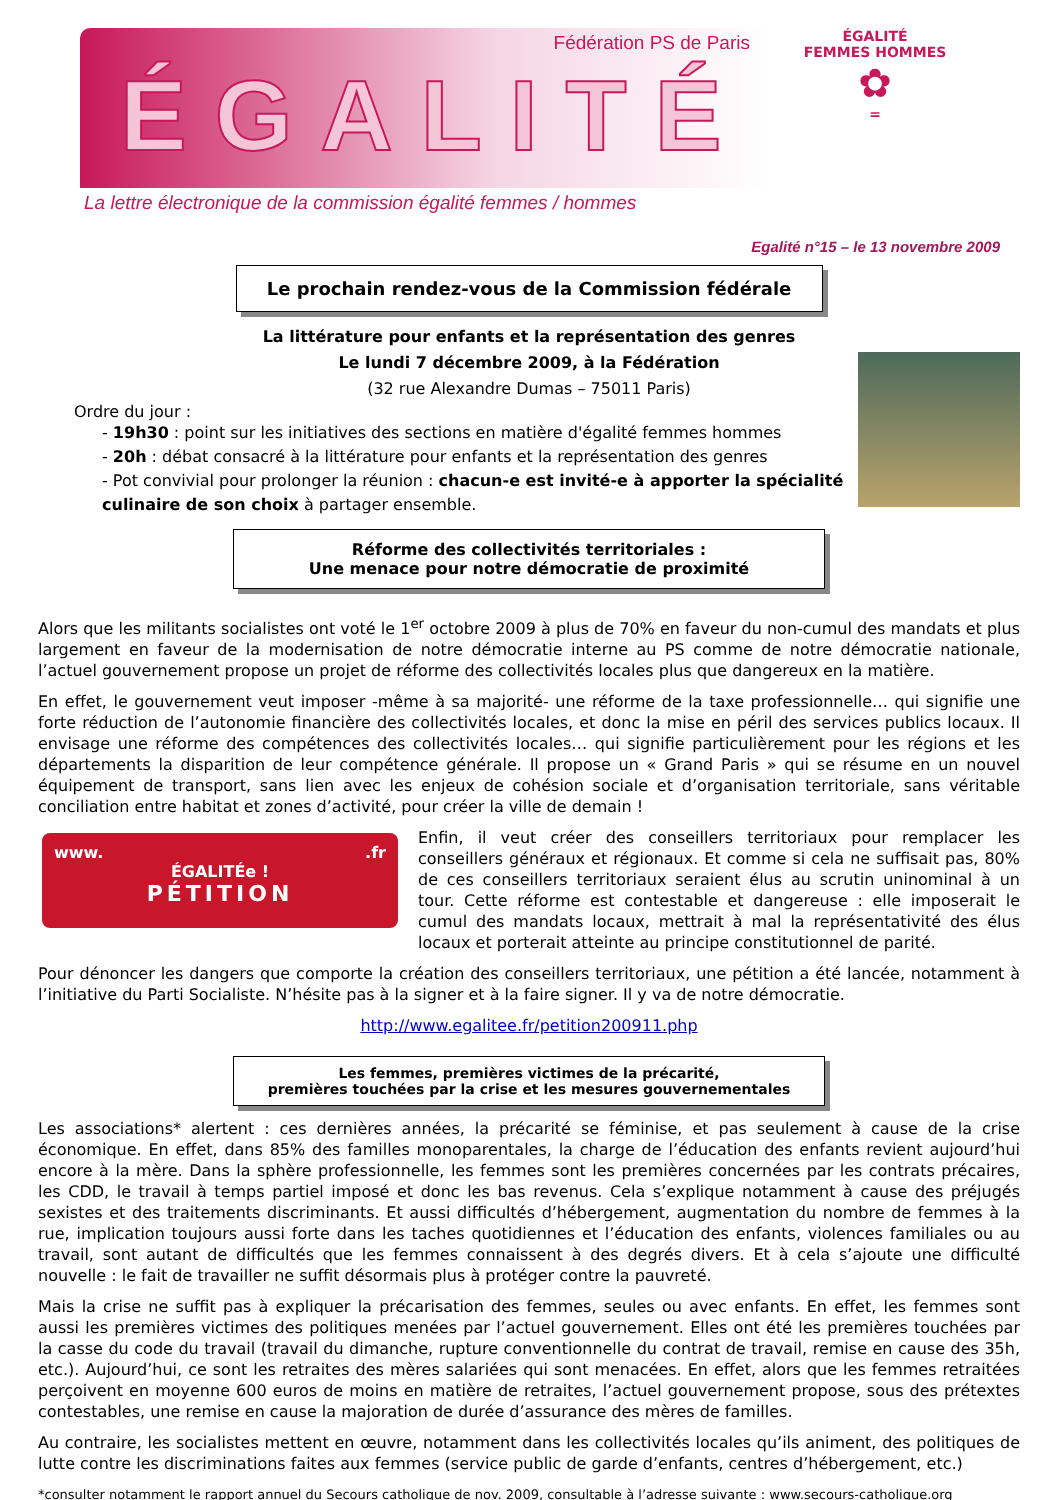Fédération PS de Paris
ÉGALITÉ
La lettre électronique de la commission égalité femmes / hommes
ÉGALITÉ
FEMMES HOMMES
✿
=
Egalité n°15 – le 13 novembre 2009
Le prochain rendez-vous de la Commission fédérale
La littérature pour enfants et la représentation des genres
Le lundi 7 décembre 2009, à la Fédération
(32 rue Alexandre Dumas – 75011 Paris)
Ordre du jour :
- 19h30 : point sur les initiatives des sections en matière d'égalité femmes hommes
- 20h : débat consacré à la littérature pour enfants et la représentation des genres
- Pot convivial pour prolonger la réunion : chacun-e est invité-e à apporter la spécialité culinaire de son choix à partager ensemble.
Réforme des collectivités territoriales :
Une menace pour notre démocratie de proximité
Alors que les militants socialistes ont voté le 1<sup>er</sup> octobre 2009 à plus de 70% en faveur du non-cumul des mandats et plus largement en faveur de la modernisation de notre démocratie interne au PS comme de notre démocratie nationale, l’actuel gouvernement propose un projet de réforme des collectivités locales plus que dangereux en la matière.
En effet, le gouvernement veut imposer -même à sa majorité- une réforme de la taxe professionnelle… qui signifie une forte réduction de l’autonomie financière des collectivités locales, et donc la mise en péril des services publics locaux. Il envisage une réforme des compétences des collectivités locales… qui signifie particulièrement pour les régions et les départements la disparition de leur compétence générale. Il propose un « Grand Paris » qui se résume en un nouvel équipement de transport, sans lien avec les enjeux de cohésion sociale et d’organisation territoriale, sans véritable conciliation entre habitat et zones d’activité, pour créer la ville de demain !
www. .fr
ÉGALITÉe !
PÉTITION
Enfin, il veut créer des conseillers territoriaux pour remplacer les conseillers généraux et régionaux. Et comme si cela ne suffisait pas, 80% de ces conseillers territoriaux seraient élus au scrutin uninominal à un tour. Cette réforme est contestable et dangereuse : elle imposerait le cumul des mandats locaux, mettrait à mal la représentativité des élus locaux et porterait atteinte au principe constitutionnel de parité.
Pour dénoncer les dangers que comporte la création des conseillers territoriaux, une pétition a été lancée, notamment à l’initiative du Parti Socialiste. N’hésite pas à la signer et à la faire signer. Il y va de notre démocratie.
http://www.egalitee.fr/petition200911.php
Les femmes, premières victimes de la précarité,
premières touchées par la crise et les mesures gouvernementales
Les associations* alertent : ces dernières années, la précarité se féminise, et pas seulement à cause de la crise économique. En effet, dans 85% des familles monoparentales, la charge de l’éducation des enfants revient aujourd’hui encore à la mère. Dans la sphère professionnelle, les femmes sont les premières concernées par les contrats précaires, les CDD, le travail à temps partiel imposé et donc les bas revenus. Cela s’explique notamment à cause des préjugés sexistes et des traitements discriminants. Et aussi difficultés d’hébergement, augmentation du nombre de femmes à la rue, implication toujours aussi forte dans les taches quotidiennes et l’éducation des enfants, violences familiales ou au travail, sont autant de difficultés que les femmes connaissent à des degrés divers. Et à cela s’ajoute une difficulté nouvelle : le fait de travailler ne suffit désormais plus à protéger contre la pauvreté.
Mais la crise ne suffit pas à expliquer la précarisation des femmes, seules ou avec enfants. En effet, les femmes sont aussi les premières victimes des politiques menées par l’actuel gouvernement. Elles ont été les premières touchées par la casse du code du travail (travail du dimanche, rupture conventionnelle du contrat de travail, remise en cause des 35h, etc.). Aujourd’hui, ce sont les retraites des mères salariées qui sont menacées. En effet, alors que les femmes retraitées perçoivent en moyenne 600 euros de moins en matière de retraites, l’actuel gouvernement propose, sous des prétextes contestables, une remise en cause la majoration de durée d’assurance des mères de familles.
Au contraire, les socialistes mettent en œuvre, notamment dans les collectivités locales qu’ils animent, des politiques de lutte contre les discriminations faites aux femmes (service public de garde d’enfants, centres d’hébergement, etc.)
*consulter notamment le rapport annuel du Secours catholique de nov. 2009, consultable à l’adresse suivante : www.secours-catholique.org